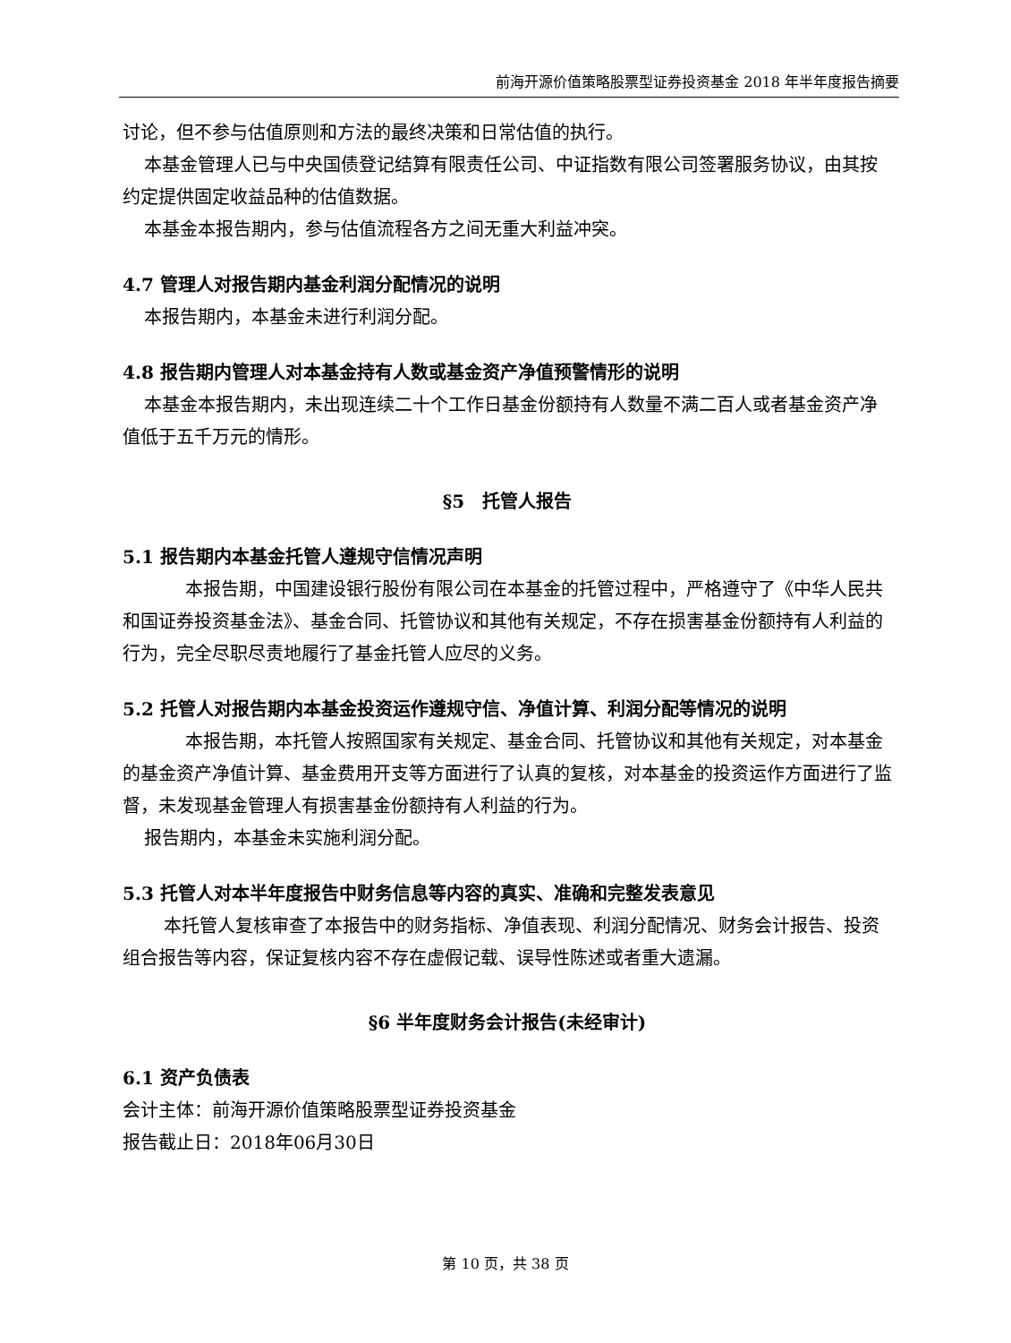前海开源价值策略股票型证券投资基金 2018 年半年度报告摘要
讨论，但不参与估值原则和方法的最终决策和日常估值的执行。
本基金管理人已与中央国债登记结算有限责任公司、中证指数有限公司签署服务协议，由其按约定提供固定收益品种的估值数据。
本基金本报告期内，参与估值流程各方之间无重大利益冲突。
4.7 管理人对报告期内基金利润分配情况的说明
本报告期内，本基金未进行利润分配。
4.8 报告期内管理人对本基金持有人数或基金资产净值预警情形的说明
本基金本报告期内，未出现连续二十个工作日基金份额持有人数量不满二百人或者基金资产净值低于五千万元的情形。
§5　托管人报告
5.1 报告期内本基金托管人遵规守信情况声明
本报告期，中国建设银行股份有限公司在本基金的托管过程中，严格遵守了《中华人民共和国证券投资基金法》、基金合同、托管协议和其他有关规定，不存在损害基金份额持有人利益的行为，完全尽职尽责地履行了基金托管人应尽的义务。
5.2 托管人对报告期内本基金投资运作遵规守信、净值计算、利润分配等情况的说明
本报告期，本托管人按照国家有关规定、基金合同、托管协议和其他有关规定，对本基金的基金资产净值计算、基金费用开支等方面进行了认真的复核，对本基金的投资运作方面进行了监督，未发现基金管理人有损害基金份额持有人利益的行为。
报告期内，本基金未实施利润分配。
5.3 托管人对本半年度报告中财务信息等内容的真实、准确和完整发表意见
本托管人复核审查了本报告中的财务指标、净值表现、利润分配情况、财务会计报告、投资组合报告等内容，保证复核内容不存在虚假记载、误导性陈述或者重大遗漏。
§6 半年度财务会计报告(未经审计)
6.1 资产负债表
会计主体：前海开源价值策略股票型证券投资基金
报告截止日：2018年06月30日
第 10 页，共 38 页